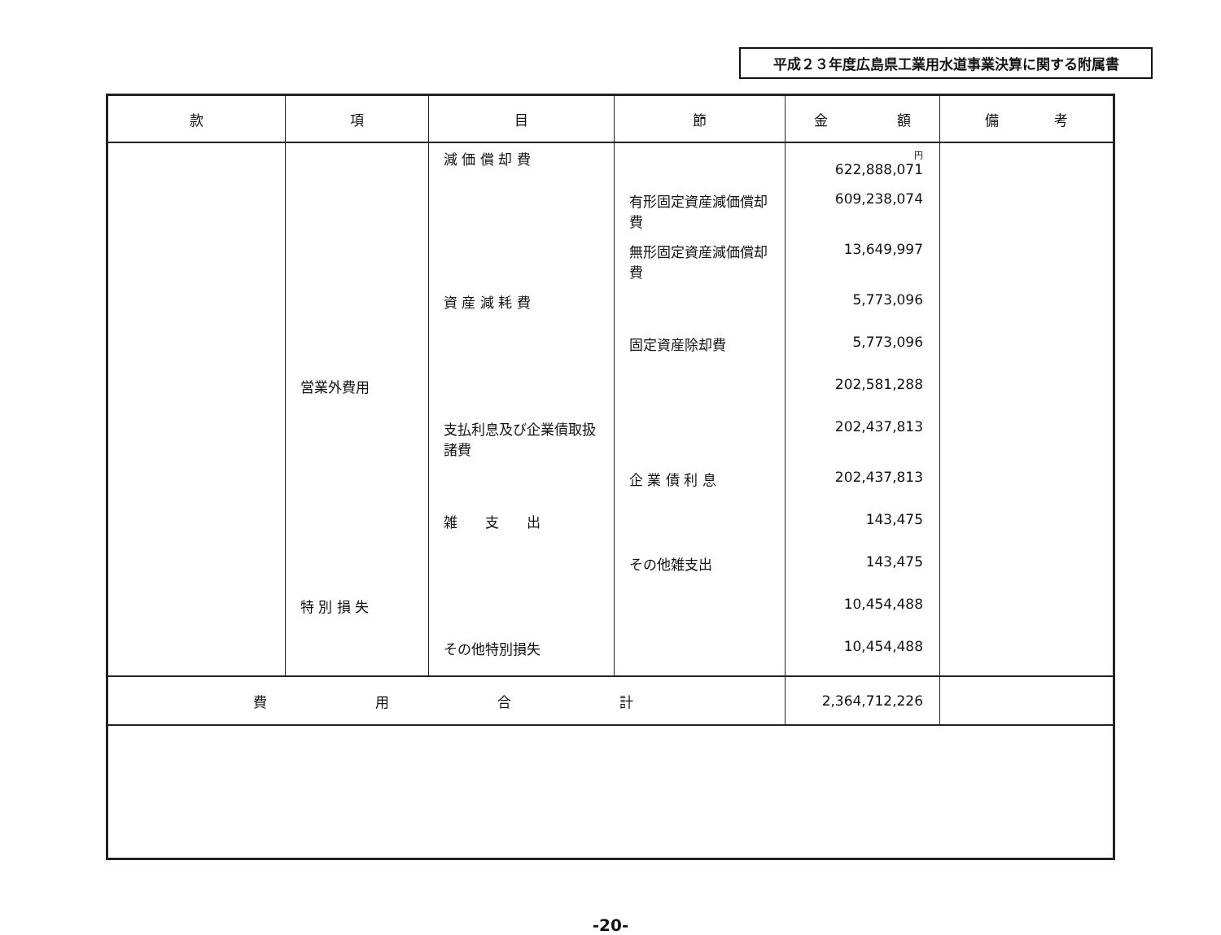平成２３年度広島県工業用水道事業決算に関する附属書
| 款 | 項 | 目 | 節 | 金 額 | 備 考 |
| --- | --- | --- | --- | --- | --- |
| | | 減 価 償 却 費 | | 円 622,888,071 | |
| | | | 有形固定資産減価償却費 | 609,238,074 | |
| | | | 無形固定資産減価償却費 | 13,649,997 | |
| | | 資 産 減 耗 費 | | 5,773,096 | |
| | | | 固定資産除却費 | 5,773,096 | |
| | 営業外費用 | | | 202,581,288 | |
| | | 支払利息及び企業債取扱諸費 | | 202,437,813 | |
| | | | 企 業 債 利 息 | 202,437,813 | |
| | | 雑 支 出 | | 143,475 | |
| | | | その他雑支出 | 143,475 | |
| | 特 別 損 失 | | | 10,454,488 | |
| | | その他特別損失 | | 10,454,488 | |
| 費 用 合 計 | | | | 2,364,712,226 | |
-20-